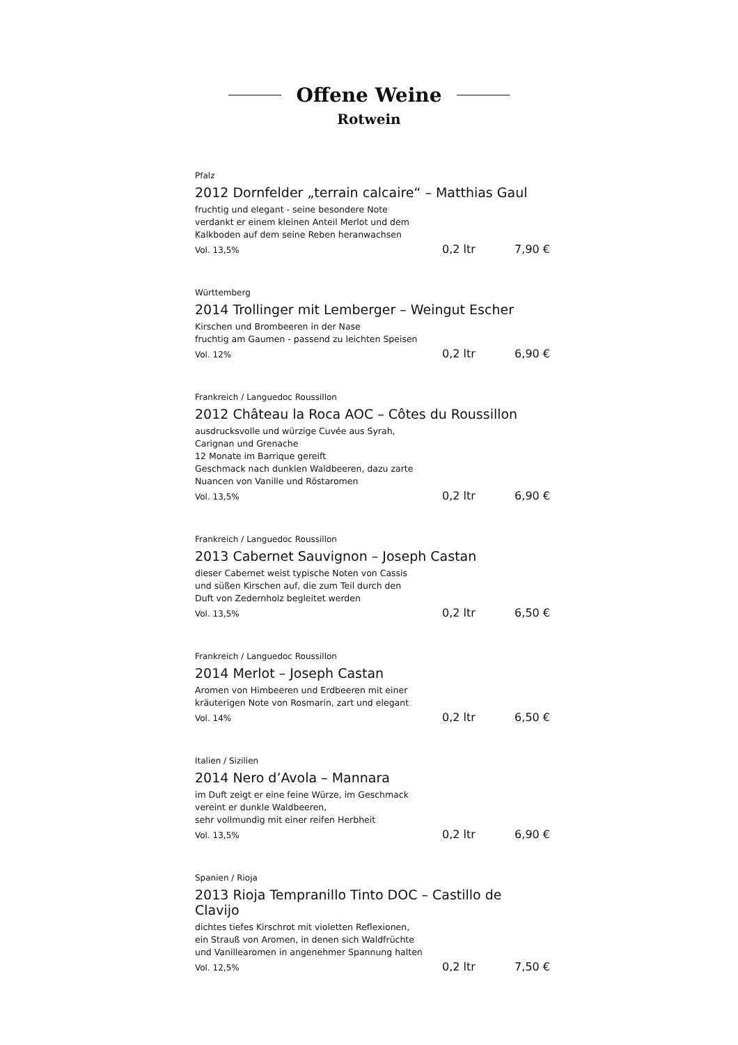Offene Weine
Rotwein
Pfalz
2012 Dornfelder „terrain calcaire“ – Matthias Gaul
fruchtig und elegant - seine besondere Note
verdankt er einem kleinen Anteil Merlot und dem
Kalkboden auf dem seine Reben heranwachsen
Vol. 13,5% 0,2 ltr 7,90 €
Württemberg
2014 Trollinger mit Lemberger – Weingut Escher
Kirschen und Brombeeren in der Nase
fruchtig am Gaumen - passend zu leichten Speisen
Vol. 12% 0,2 ltr 6,90 €
Frankreich / Languedoc Roussillon
2012 Château la Roca AOC – Côtes du Roussillon
ausdrucksvolle und würzige Cuvée aus Syrah,
Carignan und Grenache
12 Monate im Barrique gereift
Geschmack nach dunklen Waldbeeren, dazu zarte
Nuancen von Vanille und Röstaromen
Vol. 13,5% 0,2 ltr 6,90 €
Frankreich / Languedoc Roussillon
2013 Cabernet Sauvignon – Joseph Castan
dieser Cabernet weist typische Noten von Cassis
und süßen Kirschen auf, die zum Teil durch den
Duft von Zedernholz begleitet werden
Vol. 13,5% 0,2 ltr 6,50 €
Frankreich / Languedoc Roussillon
2014 Merlot – Joseph Castan
Aromen von Himbeeren und Erdbeeren mit einer
kräuterigen Note von Rosmarin, zart und elegant
Vol. 14% 0,2 ltr 6,50 €
Italien / Sizilien
2014 Nero d’Avola – Mannara
im Duft zeigt er eine feine Würze, im Geschmack
vereint er dunkle Waldbeeren,
sehr vollmundig mit einer reifen Herbheit
Vol. 13,5% 0,2 ltr 6,90 €
Spanien / Rioja
2013 Rioja Tempranillo Tinto DOC – Castillo de Clavijo
dichtes tiefes Kirschrot mit violetten Reflexionen,
ein Strauß von Aromen, in denen sich Waldfrüchte
und Vanillearomen in angenehmer Spannung halten
Vol. 12,5% 0,2 ltr 7,50 €